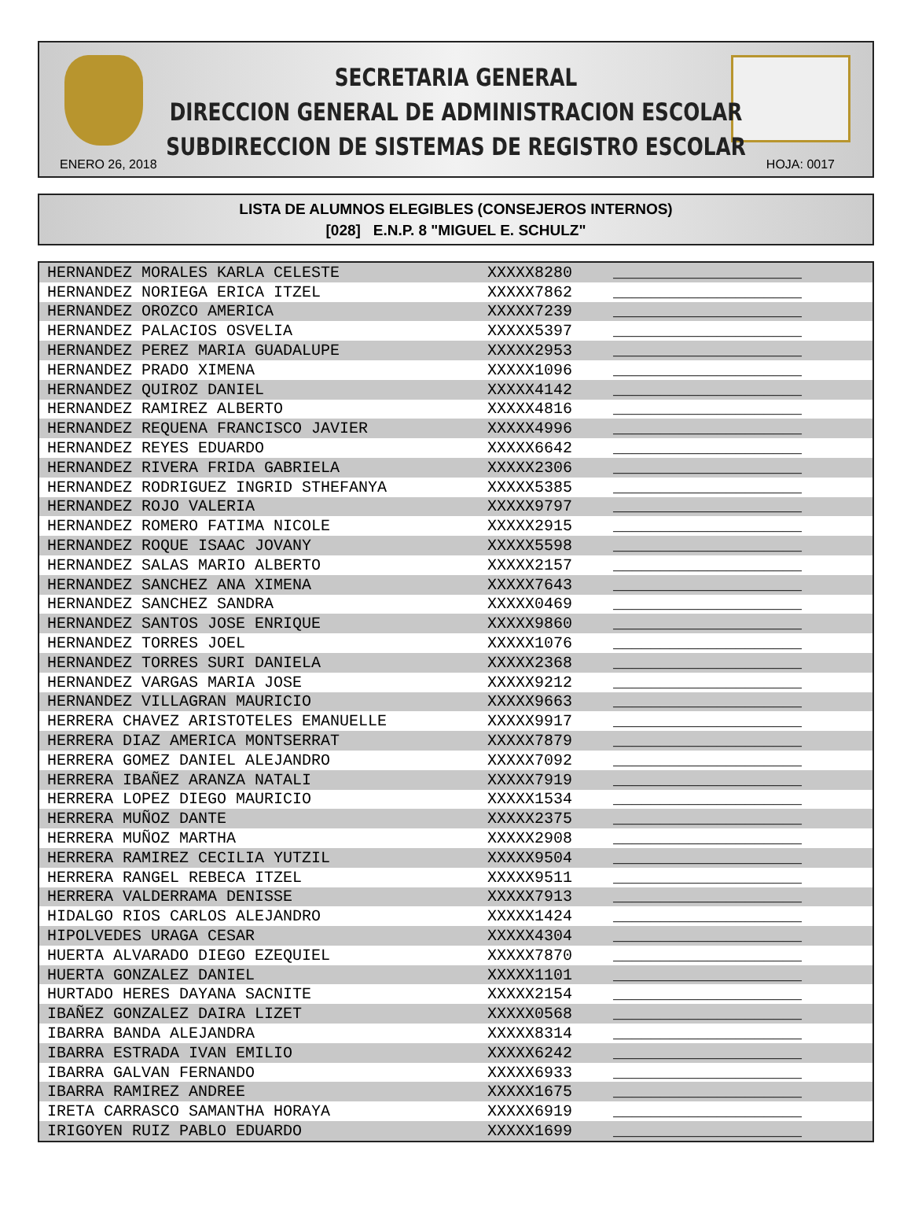SECRETARIA GENERAL
DIRECCION GENERAL DE ADMINISTRACION ESCOLAR
SUBDIRECCION DE SISTEMAS DE REGISTRO ESCOLAR
ENERO 26, 2018 HOJA: 0017
LISTA DE ALUMNOS ELEGIBLES (CONSEJEROS INTERNOS)
[028] E.N.P. 8 "MIGUEL E. SCHULZ"
| HERNANDEZ MORALES KARLA CELESTE | XXXXX8280 | ____________________ |
| HERNANDEZ NORIEGA ERICA ITZEL | XXXXX7862 | ____________________ |
| HERNANDEZ OROZCO AMERICA | XXXXX7239 | ____________________ |
| HERNANDEZ PALACIOS OSVELIA | XXXXX5397 | ____________________ |
| HERNANDEZ PEREZ MARIA GUADALUPE | XXXXX2953 | ____________________ |
| HERNANDEZ PRADO XIMENA | XXXXX1096 | ____________________ |
| HERNANDEZ QUIROZ DANIEL | XXXXX4142 | ____________________ |
| HERNANDEZ RAMIREZ ALBERTO | XXXXX4816 | ____________________ |
| HERNANDEZ REQUENA FRANCISCO JAVIER | XXXXX4996 | ____________________ |
| HERNANDEZ REYES EDUARDO | XXXXX6642 | ____________________ |
| HERNANDEZ RIVERA FRIDA GABRIELA | XXXXX2306 | ____________________ |
| HERNANDEZ RODRIGUEZ INGRID STHEFANYA | XXXXX5385 | ____________________ |
| HERNANDEZ ROJO VALERIA | XXXXX9797 | ____________________ |
| HERNANDEZ ROMERO FATIMA NICOLE | XXXXX2915 | ____________________ |
| HERNANDEZ ROQUE ISAAC JOVANY | XXXXX5598 | ____________________ |
| HERNANDEZ SALAS MARIO ALBERTO | XXXXX2157 | ____________________ |
| HERNANDEZ SANCHEZ ANA XIMENA | XXXXX7643 | ____________________ |
| HERNANDEZ SANCHEZ SANDRA | XXXXX0469 | ____________________ |
| HERNANDEZ SANTOS JOSE ENRIQUE | XXXXX9860 | ____________________ |
| HERNANDEZ TORRES JOEL | XXXXX1076 | ____________________ |
| HERNANDEZ TORRES SURI DANIELA | XXXXX2368 | ____________________ |
| HERNANDEZ VARGAS MARIA JOSE | XXXXX9212 | ____________________ |
| HERNANDEZ VILLAGRAN MAURICIO | XXXXX9663 | ____________________ |
| HERRERA CHAVEZ ARISTOTELES EMANUELLE | XXXXX9917 | ____________________ |
| HERRERA DIAZ AMERICA MONTSERRAT | XXXXX7879 | ____________________ |
| HERRERA GOMEZ DANIEL ALEJANDRO | XXXXX7092 | ____________________ |
| HERRERA IBAÑEZ ARANZA NATALI | XXXXX7919 | ____________________ |
| HERRERA LOPEZ DIEGO MAURICIO | XXXXX1534 | ____________________ |
| HERRERA MUÑOZ DANTE | XXXXX2375 | ____________________ |
| HERRERA MUÑOZ MARTHA | XXXXX2908 | ____________________ |
| HERRERA RAMIREZ CECILIA YUTZIL | XXXXX9504 | ____________________ |
| HERRERA RANGEL REBECA ITZEL | XXXXX9511 | ____________________ |
| HERRERA VALDERRAMA DENISSE | XXXXX7913 | ____________________ |
| HIDALGO RIOS CARLOS ALEJANDRO | XXXXX1424 | ____________________ |
| HIPOLVEDES URAGA CESAR | XXXXX4304 | ____________________ |
| HUERTA ALVARADO DIEGO EZEQUIEL | XXXXX7870 | ____________________ |
| HUERTA GONZALEZ DANIEL | XXXXX1101 | ____________________ |
| HURTADO HERES DAYANA SACNITE | XXXXX2154 | ____________________ |
| IBAÑEZ GONZALEZ DAIRA LIZET | XXXXX0568 | ____________________ |
| IBARRA BANDA ALEJANDRA | XXXXX8314 | ____________________ |
| IBARRA ESTRADA IVAN EMILIO | XXXXX6242 | ____________________ |
| IBARRA GALVAN FERNANDO | XXXXX6933 | ____________________ |
| IBARRA RAMIREZ ANDREE | XXXXX1675 | ____________________ |
| IRETA CARRASCO SAMANTHA HORAYA | XXXXX6919 | ____________________ |
| IRIGOYEN RUIZ PABLO EDUARDO | XXXXX1699 | ____________________ |